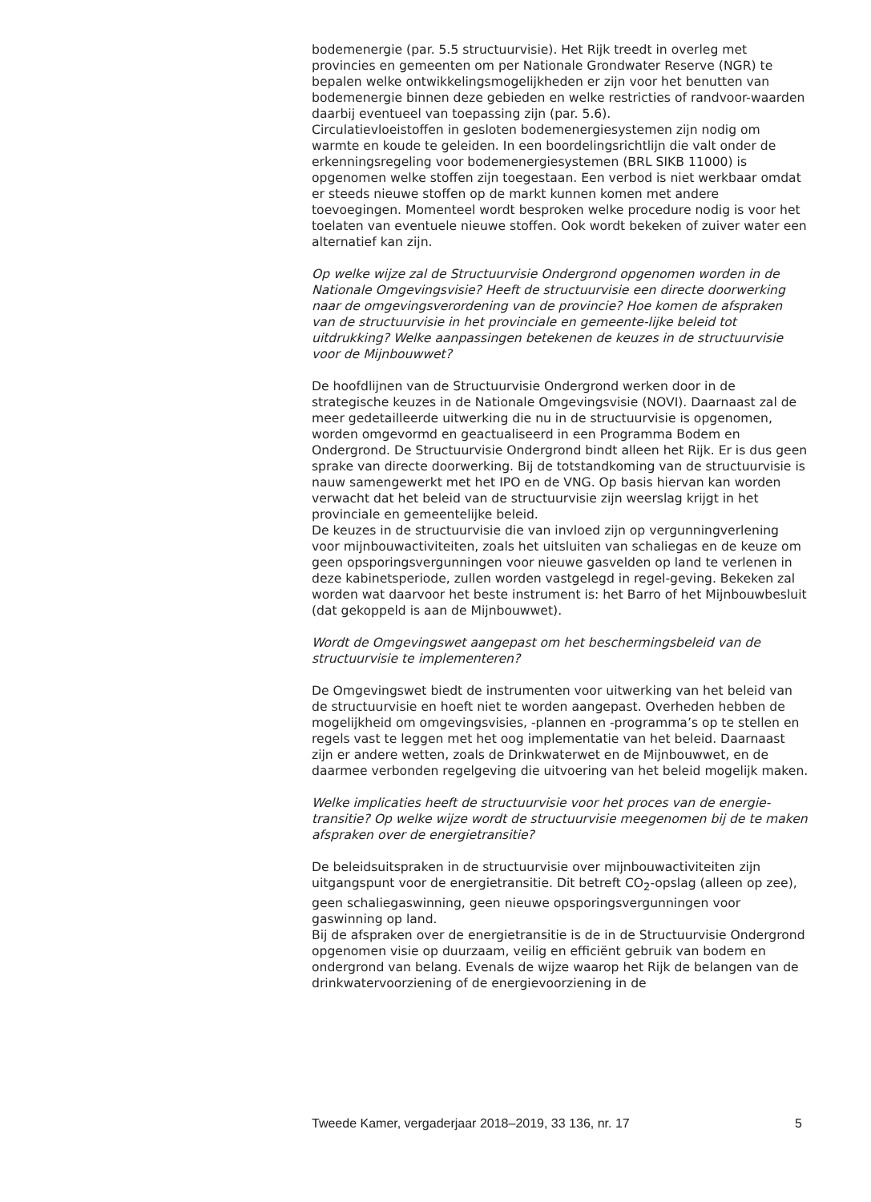bodemenergie (par. 5.5 structuurvisie). Het Rijk treedt in overleg met provincies en gemeenten om per Nationale Grondwater Reserve (NGR) te bepalen welke ontwikkelingsmogelijkheden er zijn voor het benutten van bodemenergie binnen deze gebieden en welke restricties of randvoor-waarden daarbij eventueel van toepassing zijn (par. 5.6).
Circulatievloeistoffen in gesloten bodemenergiesystemen zijn nodig om warmte en koude te geleiden. In een boordelingsrichtlijn die valt onder de erkenningsregeling voor bodemenergiesystemen (BRL SIKB 11000) is opgenomen welke stoffen zijn toegestaan. Een verbod is niet werkbaar omdat er steeds nieuwe stoffen op de markt kunnen komen met andere toevoegingen. Momenteel wordt besproken welke procedure nodig is voor het toelaten van eventuele nieuwe stoffen. Ook wordt bekeken of zuiver water een alternatief kan zijn.
Op welke wijze zal de Structuurvisie Ondergrond opgenomen worden in de Nationale Omgevingsvisie? Heeft de structuurvisie een directe doorwerking naar de omgevingsverordening van de provincie? Hoe komen de afspraken van de structuurvisie in het provinciale en gemeente-lijke beleid tot uitdrukking? Welke aanpassingen betekenen de keuzes in de structuurvisie voor de Mijnbouwwet?
De hoofdlijnen van de Structuurvisie Ondergrond werken door in de strategische keuzes in de Nationale Omgevingsvisie (NOVI). Daarnaast zal de meer gedetailleerde uitwerking die nu in de structuurvisie is opgenomen, worden omgevormd en geactualiseerd in een Programma Bodem en Ondergrond. De Structuurvisie Ondergrond bindt alleen het Rijk. Er is dus geen sprake van directe doorwerking. Bij de totstandkoming van de structuurvisie is nauw samengewerkt met het IPO en de VNG. Op basis hiervan kan worden verwacht dat het beleid van de structuurvisie zijn weerslag krijgt in het provinciale en gemeentelijke beleid.
De keuzes in de structuurvisie die van invloed zijn op vergunningverlening voor mijnbouwactiviteiten, zoals het uitsluiten van schaliegas en de keuze om geen opsporingsvergunningen voor nieuwe gasvelden op land te verlenen in deze kabinetsperiode, zullen worden vastgelegd in regel-geving. Bekeken zal worden wat daarvoor het beste instrument is: het Barro of het Mijnbouwbesluit (dat gekoppeld is aan de Mijnbouwwet).
Wordt de Omgevingswet aangepast om het beschermingsbeleid van de structuurvisie te implementeren?
De Omgevingswet biedt de instrumenten voor uitwerking van het beleid van de structuurvisie en hoeft niet te worden aangepast. Overheden hebben de mogelijkheid om omgevingsvisies, -plannen en -programma’s op te stellen en regels vast te leggen met het oog implementatie van het beleid. Daarnaast zijn er andere wetten, zoals de Drinkwaterwet en de Mijnbouwwet, en de daarmee verbonden regelgeving die uitvoering van het beleid mogelijk maken.
Welke implicaties heeft de structuurvisie voor het proces van de energie-transitie? Op welke wijze wordt de structuurvisie meegenomen bij de te maken afspraken over de energietransitie?
De beleidsuitspraken in de structuurvisie over mijnbouwactiviteiten zijn uitgangspunt voor de energietransitie. Dit betreft CO<sub>2</sub>-opslag (alleen op zee), geen schaliegaswinning, geen nieuwe opsporingsvergunningen voor gaswinning op land.
Bij de afspraken over de energietransitie is de in de Structuurvisie Ondergrond opgenomen visie op duurzaam, veilig en efficiënt gebruik van bodem en ondergrond van belang. Evenals de wijze waarop het Rijk de belangen van de drinkwatervoorziening of de energievoorziening in de
Tweede Kamer, vergaderjaar 2018–2019, 33 136, nr. 17 5